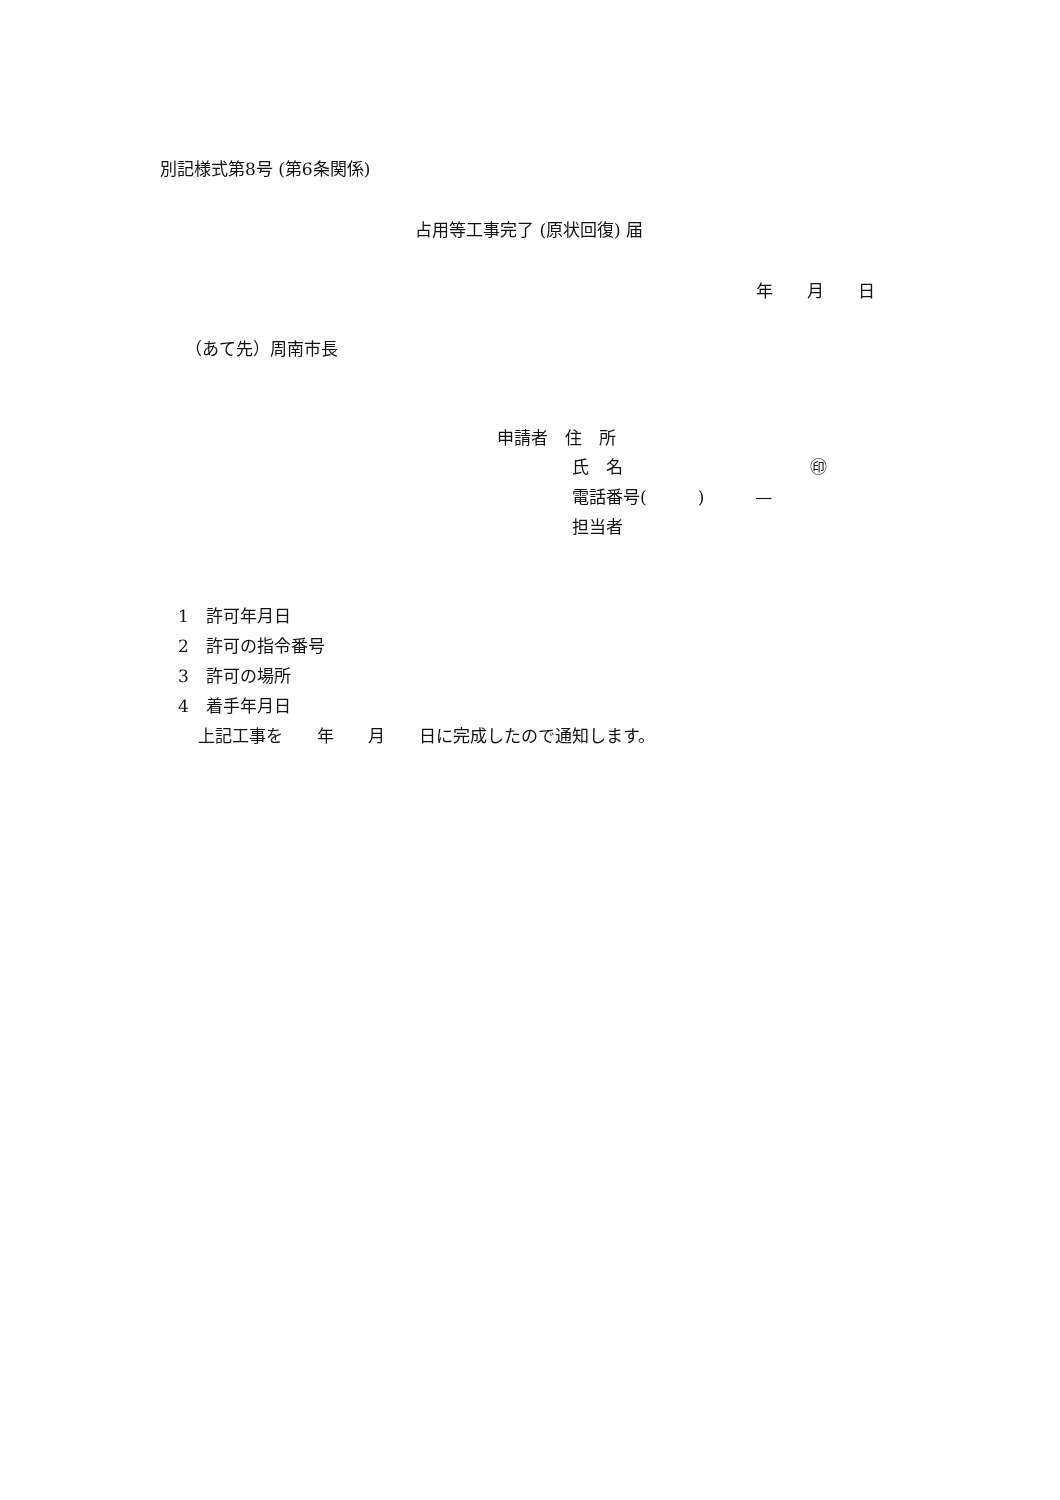別記様式第8号 (第6条関係)
占用等工事完了 (原状回復) 届
年　　月　　日
（あて先）周南市長
申請者　住　所
氏　名　　　　　　　　　　　㊞
電話番号(　　　)　　　—
担当者
1　許可年月日
2　許可の指令番号
3　許可の場所
4　着手年月日
上記工事を　　年　　月　　日に完成したので通知します。